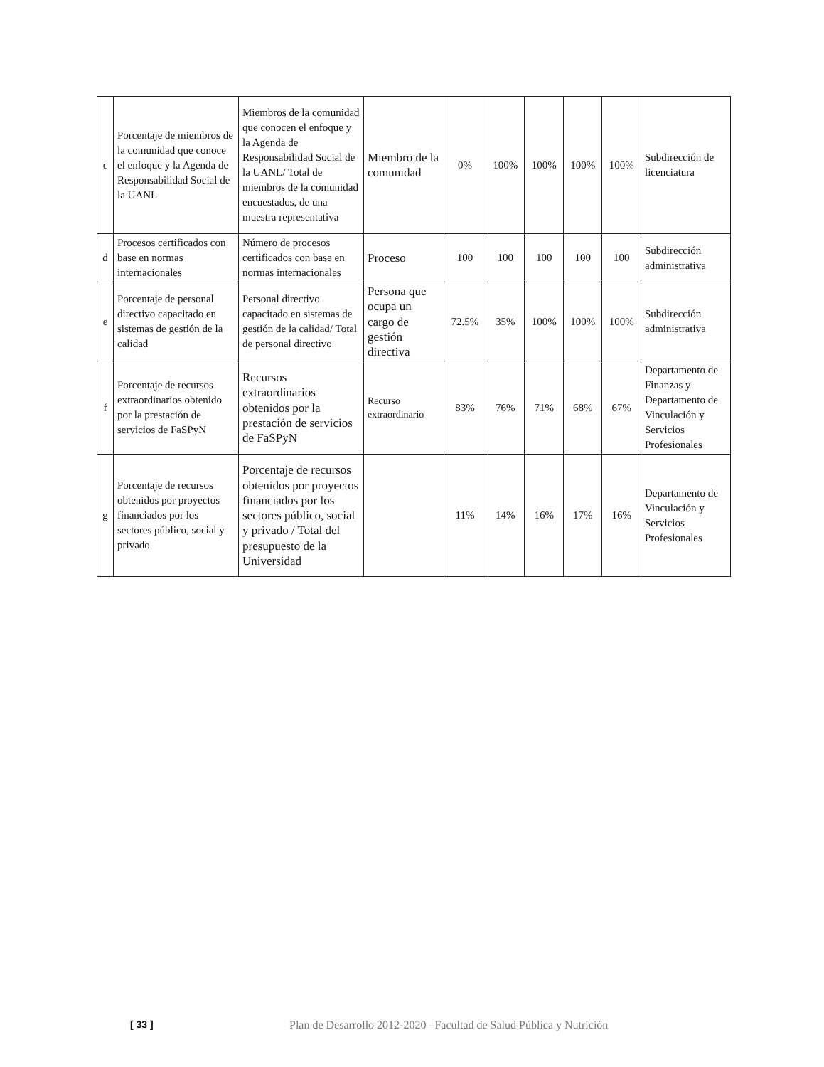| c | Porcentaje de miembros de la comunidad que conoce el enfoque y la Agenda de Responsabilidad Social de la UANL | Miembros de la comunidad que conocen el enfoque y la Agenda de Responsabilidad Social de la UANL/ Total de miembros de la comunidad encuestados, de una muestra representativa | Miembro de la comunidad | 0% | 100% | 100% | 100% | 100% | Subdirección de licenciatura |
| d | Procesos certificados con base en normas internacionales | Número de procesos certificados con base en normas internacionales | Proceso | 100 | 100 | 100 | 100 | 100 | Subdirección administrativa |
| e | Porcentaje de personal directivo capacitado en sistemas de gestión de la calidad | Personal directivo capacitado en sistemas de gestión de la calidad/ Total de personal directivo | Persona que ocupa un cargo de gestión directiva | 72.5% | 35% | 100% | 100% | 100% | Subdirección administrativa |
| f | Porcentaje de recursos extraordinarios obtenido por la prestación de servicios de FaSPyN | Recursos extraordinarios obtenidos por la prestación de servicios de FaSPyN | Recurso extraordinario | 83% | 76% | 71% | 68% | 67% | Departamento de Finanzas y Departamento de Vinculación y Servicios Profesionales |
| g | Porcentaje de recursos obtenidos por proyectos financiados por los sectores público, social y privado | Porcentaje de recursos obtenidos por proyectos financiados por los sectores público, social y privado / Total del presupuesto de la Universidad | | 11% | 14% | 16% | 17% | 16% | Departamento de Vinculación y Servicios Profesionales |
[ 33 ] Plan de Desarrollo 2012-2020 –Facultad de Salud Pública y Nutrición